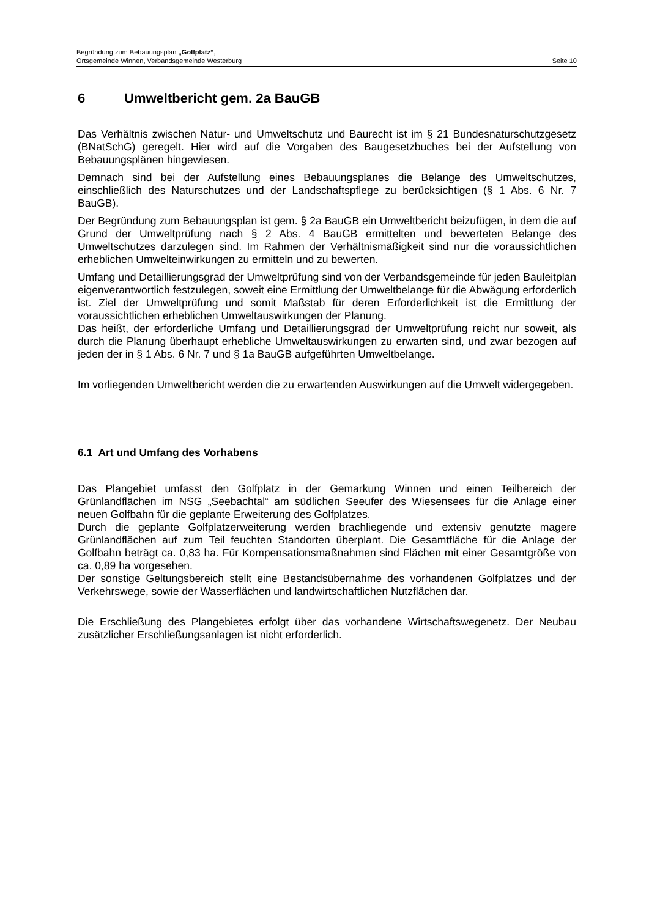Begründung zum Bebauungsplan „Golfplatz“,
Ortsgemeinde Winnen, Verbandsgemeinde Westerburg Seite 10
6 Umweltbericht gem. 2a BauGB
Das Verhältnis zwischen Natur- und Umweltschutz und Baurecht ist im § 21 Bundesnaturschutzgesetz (BNatSchG) geregelt. Hier wird auf die Vorgaben des Baugesetzbuches bei der Aufstellung von Bebauungsplänen hingewiesen.
Demnach sind bei der Aufstellung eines Bebauungsplanes die Belange des Umweltschutzes, einschließlich des Naturschutzes und der Landschaftspflege zu berücksichtigen (§ 1 Abs. 6 Nr. 7 BauGB).
Der Begründung zum Bebauungsplan ist gem. § 2a BauGB ein Umweltbericht beizufügen, in dem die auf Grund der Umweltprüfung nach § 2 Abs. 4 BauGB ermittelten und bewerteten Belange des Umweltschutzes darzulegen sind. Im Rahmen der Verhältnismäßigkeit sind nur die voraussichtlichen erheblichen Umwelteinwirkungen zu ermitteln und zu bewerten.
Umfang und Detaillierungsgrad der Umweltprüfung sind von der Verbandsgemeinde für jeden Bauleitplan eigenverantwortlich festzulegen, soweit eine Ermittlung der Umweltbelange für die Abwägung erforderlich ist. Ziel der Umweltprüfung und somit Maßstab für deren Erforderlichkeit ist die Ermittlung der voraussichtlichen erheblichen Umweltauswirkungen der Planung.
Das heißt, der erforderliche Umfang und Detaillierungsgrad der Umweltprüfung reicht nur soweit, als durch die Planung überhaupt erhebliche Umweltauswirkungen zu erwarten sind, und zwar bezogen auf jeden der in § 1 Abs. 6 Nr. 7 und § 1a BauGB aufgeführten Umweltbelange.
Im vorliegenden Umweltbericht werden die zu erwartenden Auswirkungen auf die Umwelt widergegeben.
6.1 Art und Umfang des Vorhabens
Das Plangebiet umfasst den Golfplatz in der Gemarkung Winnen und einen Teilbereich der Grünlandflächen im NSG „Seebachtal“ am südlichen Seeufer des Wiesensees für die Anlage einer neuen Golfbahn für die geplante Erweiterung des Golfplatzes.
Durch die geplante Golfplatzerweiterung werden brachliegende und extensiv genutzte magere Grünlandflächen auf zum Teil feuchten Standorten überplant. Die Gesamtfläche für die Anlage der Golfbahn beträgt ca. 0,83 ha. Für Kompensationsmaßnahmen sind Flächen mit einer Gesamtgröße von ca. 0,89 ha vorgesehen.
Der sonstige Geltungsbereich stellt eine Bestandsübernahme des vorhandenen Golfplatzes und der Verkehrswege, sowie der Wasserflächen und landwirtschaftlichen Nutzflächen dar.
Die Erschließung des Plangebietes erfolgt über das vorhandene Wirtschaftswegenetz. Der Neubau zusätzlicher Erschließungsanlagen ist nicht erforderlich.